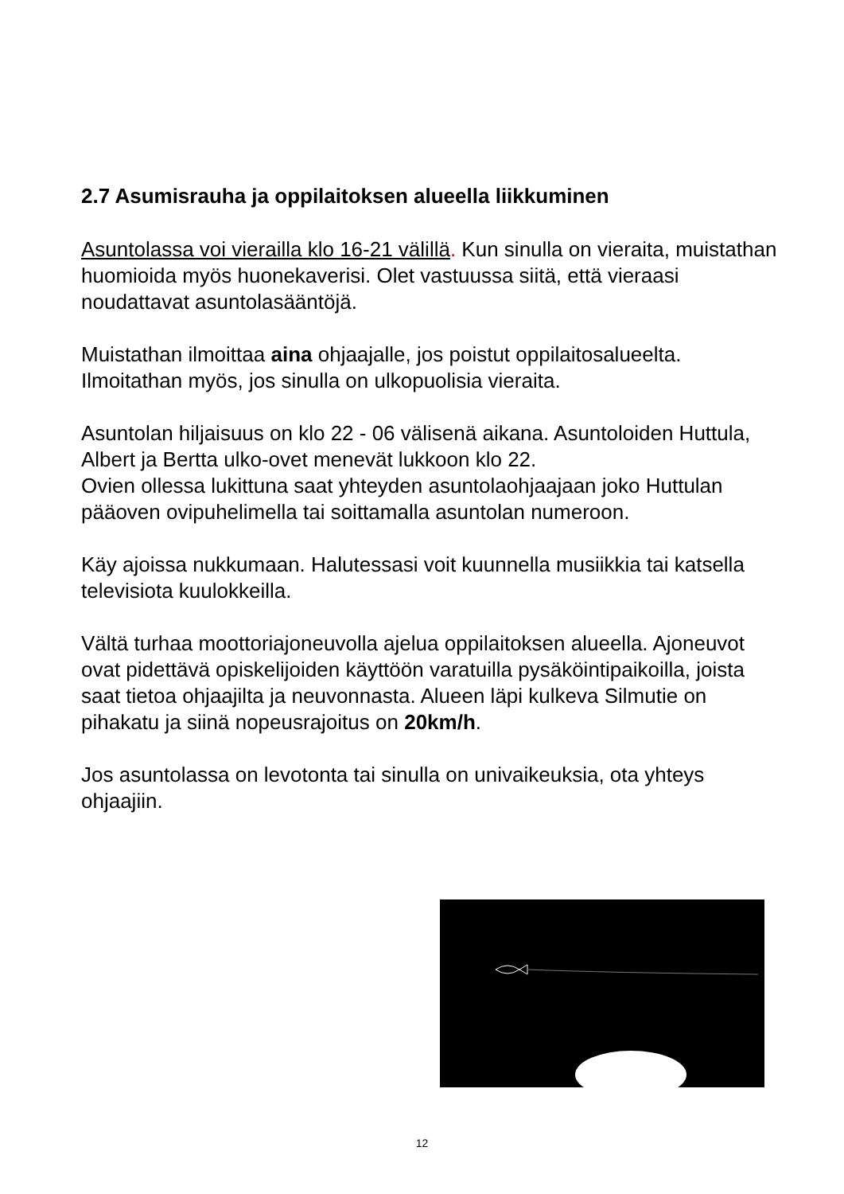2.7 Asumisrauha ja oppilaitoksen alueella liikkuminen
Asuntolassa voi vierailla klo 16-21 välillä. Kun sinulla on vieraita, muistathan huomioida myös huonekaverisi. Olet vastuussa siitä, että vieraasi noudattavat asuntolasääntöjä.
Muistathan ilmoittaa aina ohjaajalle, jos poistut oppilaitosalueelta. Ilmoitathan myös, jos sinulla on ulkopuolisia vieraita.
Asuntolan hiljaisuus on klo 22 - 06 välisenä aikana. Asuntoloiden Huttula, Albert ja Bertta ulko-ovet menevät lukkoon klo 22.
Ovien ollessa lukittuna saat yhteyden asuntolaohjaajaan joko Huttulan pääoven ovipuhelimella tai soittamalla asuntolan numeroon.
Käy ajoissa nukkumaan. Halutessasi voit kuunnella musiikkia tai katsella televisiota kuulokkeilla.
Vältä turhaa moottoriajoneuvolla ajelua oppilaitoksen alueella. Ajoneuvot ovat pidettävä opiskelijoiden käyttöön varatuilla pysäköintipaikoilla, joista saat tietoa ohjaajilta ja neuvonnasta. Alueen läpi kulkeva Silmutie on pihakatu ja siinä nopeusrajoitus on 20km/h.
Jos asuntolassa on levotonta tai sinulla on univaikeuksia, ota yhteys ohjaajiin.
12